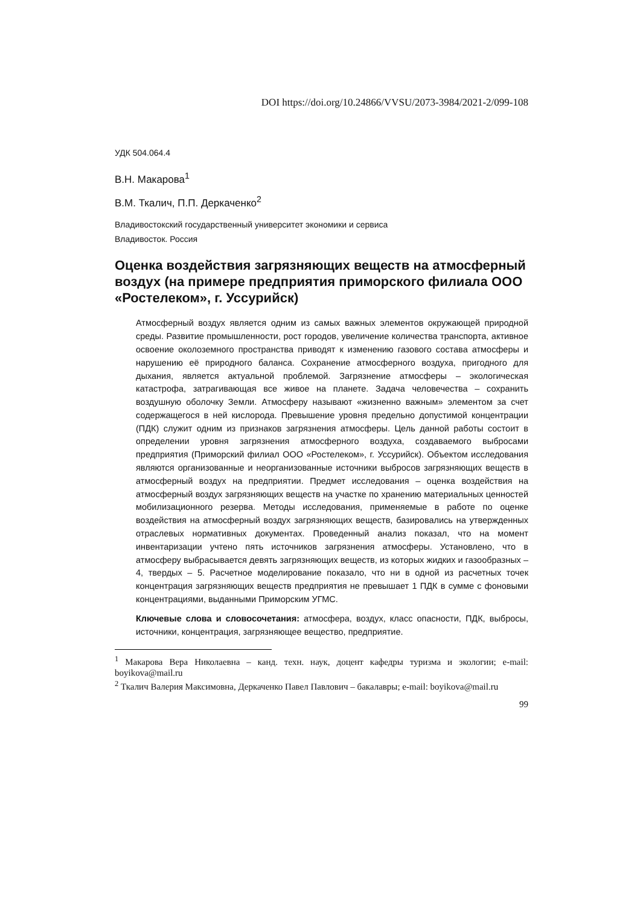DOI https://doi.org/10.24866/VVSU/2073-3984/2021-2/099-108
УДК 504.064.4
В.Н. Макарова<sup>1</sup>
В.М. Ткалич, П.П. Деркаченко<sup>2</sup>
Владивостокский государственный университет экономики и сервиса
Владивосток. Россия
Оценка воздействия загрязняющих веществ на атмосферный воздух (на примере предприятия приморского филиала ООО «Ростелеком», г. Уссурийск)
Атмосферный воздух является одним из самых важных элементов окружающей природной среды. Развитие промышленности, рост городов, увеличение количества транспорта, активное освоение околоземного пространства приводят к изменению газового состава атмосферы и нарушению её природного баланса. Сохранение атмосферного воздуха, пригодного для дыхания, является актуальной проблемой. Загрязнение атмосферы – экологическая катастрофа, затрагивающая все живое на планете. Задача человечества – сохранить воздушную оболочку Земли. Атмосферу называют «жизненно важным» элементом за счет содержащегося в ней кислорода. Превышение уровня предельно допустимой концентрации (ПДК) служит одним из признаков загрязнения атмосферы. Цель данной работы состоит в определении уровня загрязнения атмосферного воздуха, создаваемого выбросами предприятия (Приморский филиал ООО «Ростелеком», г. Уссурийск). Объектом исследования являются организованные и неорганизованные источники выбросов загрязняющих веществ в атмосферный воздух на предприятии. Предмет исследования – оценка воздействия на атмосферный воздух загрязняющих веществ на участке по хранению материальных ценностей мобилизационного резерва. Методы исследования, применяемые в работе по оценке воздействия на атмосферный воздух загрязняющих веществ, базировались на утвержденных отраслевых нормативных документах. Проведенный анализ показал, что на момент инвентаризации учтено пять источников загрязнения атмосферы. Установлено, что в атмосферу выбрасывается девять загрязняющих веществ, из которых жидких и газообразных – 4, твердых – 5. Расчетное моделирование показало, что ни в одной из расчетных точек концентрация загрязняющих веществ предприятия не превышает 1 ПДК в сумме с фоновыми концентрациями, выданными Приморским УГМС.
Ключевые слова и словосочетания: атмосфера, воздух, класс опасности, ПДК, выбросы, источники, концентрация, загрязняющее вещество, предприятие.
<sup>1</sup> Макарова Вера Николаевна – канд. техн. наук, доцент кафедры туризма и экологии; e-mail: boyikova@mail.ru
<sup>2</sup> Ткалич Валерия Максимовна, Деркаченко Павел Павлович – бакалавры; e-mail: boyikova@mail.ru
99